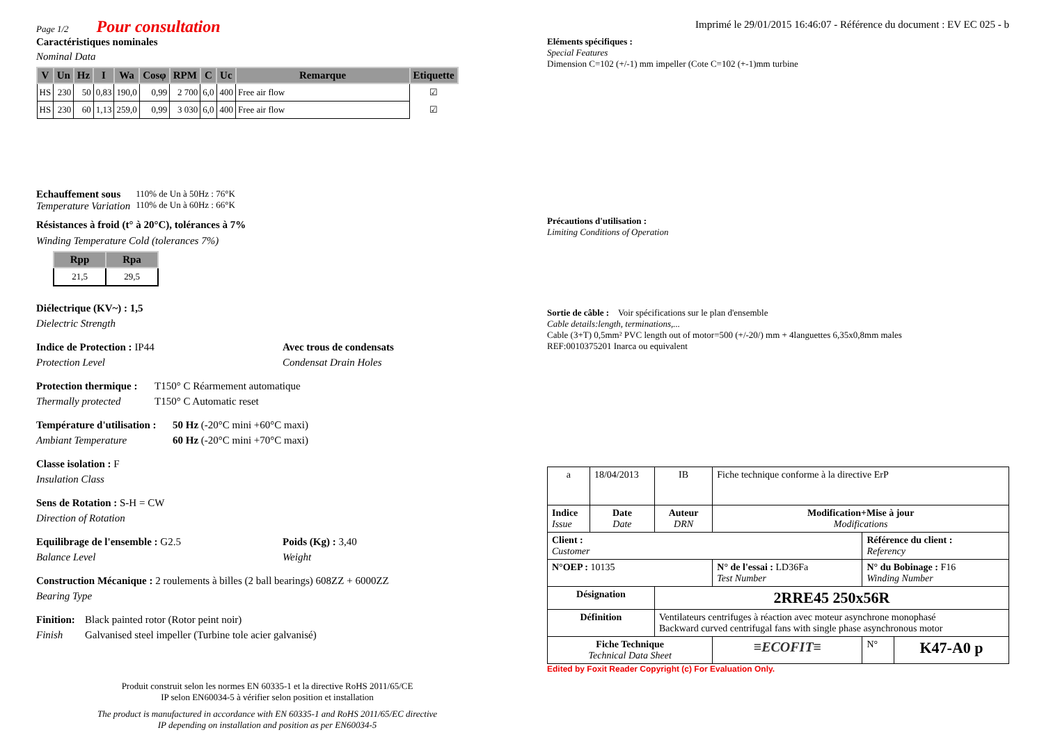Page 1/2 Pour consultation
Caractéristiques nominales
Nominal Data
| V | Un | Hz | I | Wa | Cosφ | RPM | C | Uc | Remarque | Etiquette |
| --- | --- | --- | --- | --- | --- | --- | --- | --- | --- | --- |
| HS | 230 | 50 | 0,83 | 190,0 | 0,99 | 2 700 | 6,0 | 400 | Free air flow | ☑ |
| HS | 230 | 60 | 1,13 | 259,0 | 0,99 | 3 030 | 6,0 | 400 | Free air flow | ☑ |
Echauffement sous
Temperature Variation
110% de Un à 50Hz : 76°K
110% de Un à 60Hz : 66°K
Résistances à froid (t° à 20°C), tolérances à 7%
Winding Temperature Cold (tolerances 7%)
| Rpp | Rpa |
| --- | --- |
| 21,5 | 29,5 |
Diélectrique (KV~) : 1,5
Dielectric Strength
Indice de Protection : IP44
Protection Level
Avec trous de condensats
Condensat Drain Holes
Protection thermique :
Thermally protected
T150° C Réarmement automatique
T150° C Automatic reset
Température d'utilisation :
Ambiant Temperature
50 Hz (-20°C mini +60°C maxi)
60 Hz (-20°C mini +70°C maxi)
Classe isolation : F
Insulation Class
Sens de Rotation : S-H = CW
Direction of Rotation
Equilibrage de l'ensemble : G2.5
Balance Level
Poids (Kg) : 3,40
Weight
Construction Mécanique : 2 roulements à billes (2 ball bearings) 608ZZ + 6000ZZ
Bearing Type
Finition:
Finish
Black painted rotor (Rotor peint noir)
Galvanised steel impeller (Turbine tole acier galvanisé)
Produit construit selon les normes EN 60335-1 et la directive RoHS 2011/65/CE
IP selon EN60034-5 à vérifier selon position et installation
The product is manufactured in accordance with EN 60335-1 and RoHS 2011/65/EC directive
IP depending on installation and position as per EN60034-5
Imprimé le 29/01/2015 16:46:07 - Référence du document : EV EC 025 - b
Eléments spécifiques :
Special Features
Dimension C=102 (+/-1) mm impeller (Cote C=102 (+-1)mm turbine
Précautions d'utilisation :
Limiting Conditions of Operation
Sortie de câble : Voir spécifications sur le plan d'ensemble
Cable details:length, terminations,...
Cable (3+T) 0,5mm² PVC length out of motor=500 (+/-20/) mm + 4languettes 6,35x0,8mm males
REF:0010375201 Inarca ou equivalent
| a | 18/04/2013 | IB | Fiche technique conforme à la directive ErP | | |
| Indice Issue | Date Date | Auteur DRN | Modification+Mise à jour Modifications | | |
| Client : Customer | | | | Référence du client : Referency | |
| N°OEP : 10135 | | | N° de l'essai : LD36Fa Test Number | N° du Bobinage : F16 Winding Number | |
| Désignation | | 2RRE45 250x56R | | | |
| Définition | | Ventilateurs centrifuges à réaction avec moteur asynchrone monophasé Backward curved centrifugal fans with single phase asynchronous motor | | | |
| Fiche Technique Technical Data Sheet | | | ≡ECOFIT≡ | N° | K47-A0 p |
Edited by Foxit Reader Copyright (c) For Evaluation Only.